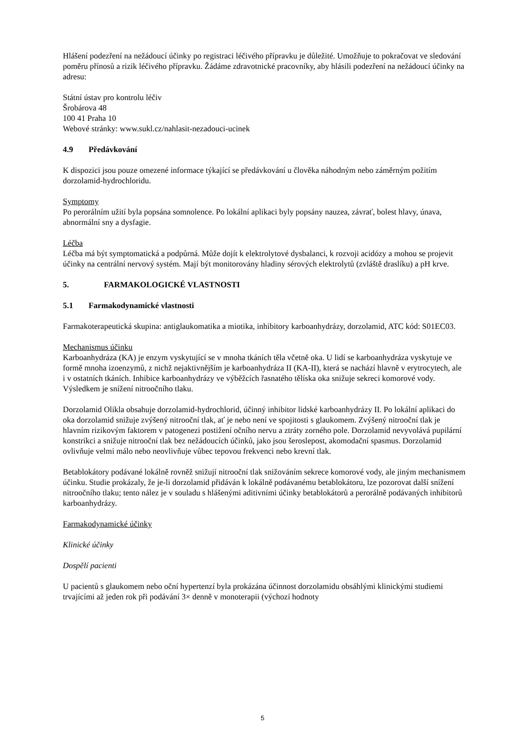Hlášení podezření na nežádoucí účinky po registraci léčivého přípravku je důležité. Umožňuje to pokračovat ve sledování poměru přínosů a rizik léčivého přípravku. Žádáme zdravotnické pracovníky, aby hlásili podezření na nežádoucí účinky na adresu:
Státní ústav pro kontrolu léčiv
Šrobárova 48
100 41 Praha 10
Webové stránky: www.sukl.cz/nahlasit-nezadouci-ucinek
4.9 Předávkování
K dispozici jsou pouze omezené informace týkající se předávkování u člověka náhodným nebo záměrným požitím dorzolamid-hydrochloridu.
Symptomy
Po perorálním užití byla popsána somnolence. Po lokální aplikaci byly popsány nauzea, závrať, bolest hlavy, únava, abnormální sny a dysfagie.
Léčba
Léčba má být symptomatická a podpůrná. Může dojít k elektrolytové dysbalanci, k rozvoji acidózy a mohou se projevit účinky na centrální nervový systém. Mají být monitorovány hladiny sérových elektrolytů (zvláště draslíku) a pH krve.
5. FARMAKOLOGICKÉ VLASTNOSTI
5.1 Farmakodynamické vlastnosti
Farmakoterapeutická skupina: antiglaukomatika a miotika, inhibitory karboanhydrázy, dorzolamid, ATC kód: S01EC03.
Mechanismus účinku
Karboanhydráza (KA) je enzym vyskytující se v mnoha tkáních těla včetně oka. U lidí se karboanhydráza vyskytuje ve formě mnoha izoenzymů, z nichž nejaktivnějším je karboanhydráza II (KA-II), která se nachází hlavně v erytrocytech, ale i v ostatních tkáních. Inhibice karboanhydrázy ve výběžcích řasnatého tělíska oka snižuje sekreci komorové vody. Výsledkem je snížení nitroočního tlaku.
Dorzolamid Olikla obsahuje dorzolamid-hydrochlorid, účinný inhibitor lidské karboanhydrázy II. Po lokální aplikaci do oka dorzolamid snižuje zvýšený nitrooční tlak, ať je nebo není ve spojitosti s glaukomem. Zvýšený nitrooční tlak je hlavním rizikovým faktorem v patogenezi postižení očního nervu a ztráty zorného pole. Dorzolamid nevyvolává pupilární konstrikci a snižuje nitrooční tlak bez nežádoucích účinků, jako jsou šeroslepost, akomodační spasmus. Dorzolamid ovlivňuje velmi málo nebo neovlivňuje vůbec tepovou frekvenci nebo krevní tlak.
Betablokátory podávané lokálně rovněž snižují nitrooční tlak snižováním sekrece komorové vody, ale jiným mechanismem účinku. Studie prokázaly, že je-li dorzolamid přidáván k lokálně podávanému betablokátoru, lze pozorovat další snížení nitroočního tlaku; tento nález je v souladu s hlášenými aditivními účinky betablokátorů a perorálně podávaných inhibitorů karboanhydrázy.
Farmakodynamické účinky
Klinické účinky
Dospělí pacienti
U pacientů s glaukomem nebo oční hypertenzí byla prokázána účinnost dorzolamidu obsáhlými klinickými studiemi trvajícími až jeden rok při podávání 3× denně v monoterapii (výchozí hodnoty
5